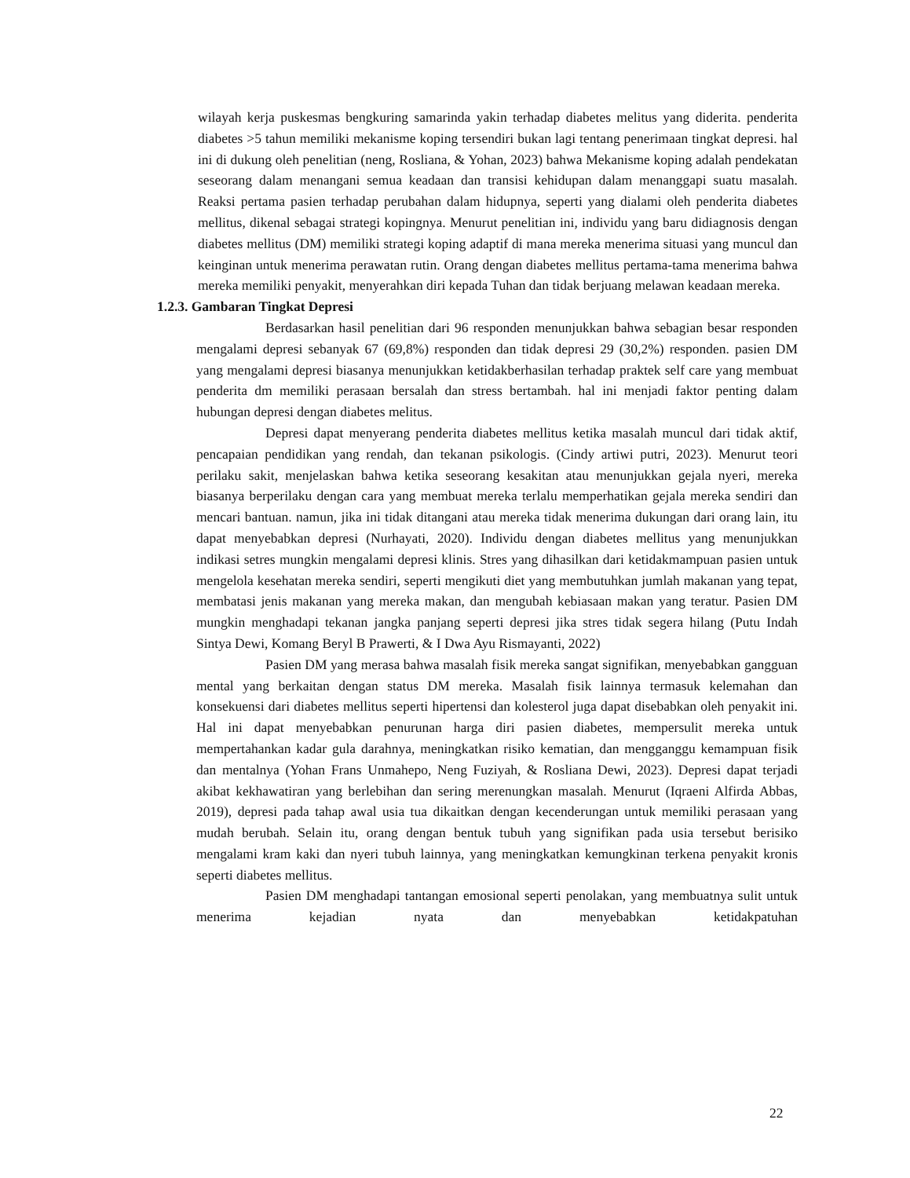wilayah kerja puskesmas bengkuring samarinda yakin terhadap diabetes melitus yang diderita. penderita diabetes >5 tahun memiliki mekanisme koping tersendiri bukan lagi tentang penerimaan tingkat depresi. hal ini di dukung oleh penelitian (neng, Rosliana, & Yohan, 2023) bahwa Mekanisme koping adalah pendekatan seseorang dalam menangani semua keadaan dan transisi kehidupan dalam menanggapi suatu masalah. Reaksi pertama pasien terhadap perubahan dalam hidupnya, seperti yang dialami oleh penderita diabetes mellitus, dikenal sebagai strategi kopingnya. Menurut penelitian ini, individu yang baru didiagnosis dengan diabetes mellitus (DM) memiliki strategi koping adaptif di mana mereka menerima situasi yang muncul dan keinginan untuk menerima perawatan rutin. Orang dengan diabetes mellitus pertama-tama menerima bahwa mereka memiliki penyakit, menyerahkan diri kepada Tuhan dan tidak berjuang melawan keadaan mereka.
1.2.3. Gambaran Tingkat Depresi
Berdasarkan hasil penelitian dari 96 responden menunjukkan bahwa sebagian besar responden mengalami depresi sebanyak 67 (69,8%) responden dan tidak depresi 29 (30,2%) responden. pasien DM yang mengalami depresi biasanya menunjukkan ketidakberhasilan terhadap praktek self care yang membuat penderita dm memiliki perasaan bersalah dan stress bertambah. hal ini menjadi faktor penting dalam hubungan depresi dengan diabetes melitus.
Depresi dapat menyerang penderita diabetes mellitus ketika masalah muncul dari tidak aktif, pencapaian pendidikan yang rendah, dan tekanan psikologis. (Cindy artiwi putri, 2023). Menurut teori perilaku sakit, menjelaskan bahwa ketika seseorang kesakitan atau menunjukkan gejala nyeri, mereka biasanya berperilaku dengan cara yang membuat mereka terlalu memperhatikan gejala mereka sendiri dan mencari bantuan. namun, jika ini tidak ditangani atau mereka tidak menerima dukungan dari orang lain, itu dapat menyebabkan depresi (Nurhayati, 2020). Individu dengan diabetes mellitus yang menunjukkan indikasi setres mungkin mengalami depresi klinis. Stres yang dihasilkan dari ketidakmampuan pasien untuk mengelola kesehatan mereka sendiri, seperti mengikuti diet yang membutuhkan jumlah makanan yang tepat, membatasi jenis makanan yang mereka makan, dan mengubah kebiasaan makan yang teratur. Pasien DM mungkin menghadapi tekanan jangka panjang seperti depresi jika stres tidak segera hilang (Putu Indah Sintya Dewi, Komang Beryl B Prawerti, & I Dwa Ayu Rismayanti, 2022)
Pasien DM yang merasa bahwa masalah fisik mereka sangat signifikan, menyebabkan gangguan mental yang berkaitan dengan status DM mereka. Masalah fisik lainnya termasuk kelemahan dan konsekuensi dari diabetes mellitus seperti hipertensi dan kolesterol juga dapat disebabkan oleh penyakit ini. Hal ini dapat menyebabkan penurunan harga diri pasien diabetes, mempersulit mereka untuk mempertahankan kadar gula darahnya, meningkatkan risiko kematian, dan mengganggu kemampuan fisik dan mentalnya (Yohan Frans Unmahepo, Neng Fuziyah, & Rosliana Dewi, 2023). Depresi dapat terjadi akibat kekhawatiran yang berlebihan dan sering merenungkan masalah. Menurut (Iqraeni Alfirda Abbas, 2019), depresi pada tahap awal usia tua dikaitkan dengan kecenderungan untuk memiliki perasaan yang mudah berubah. Selain itu, orang dengan bentuk tubuh yang signifikan pada usia tersebut berisiko mengalami kram kaki dan nyeri tubuh lainnya, yang meningkatkan kemungkinan terkena penyakit kronis seperti diabetes mellitus.
Pasien DM menghadapi tantangan emosional seperti penolakan, yang membuatnya sulit untuk menerima kejadian nyata dan menyebabkan ketidakpatuhan
22